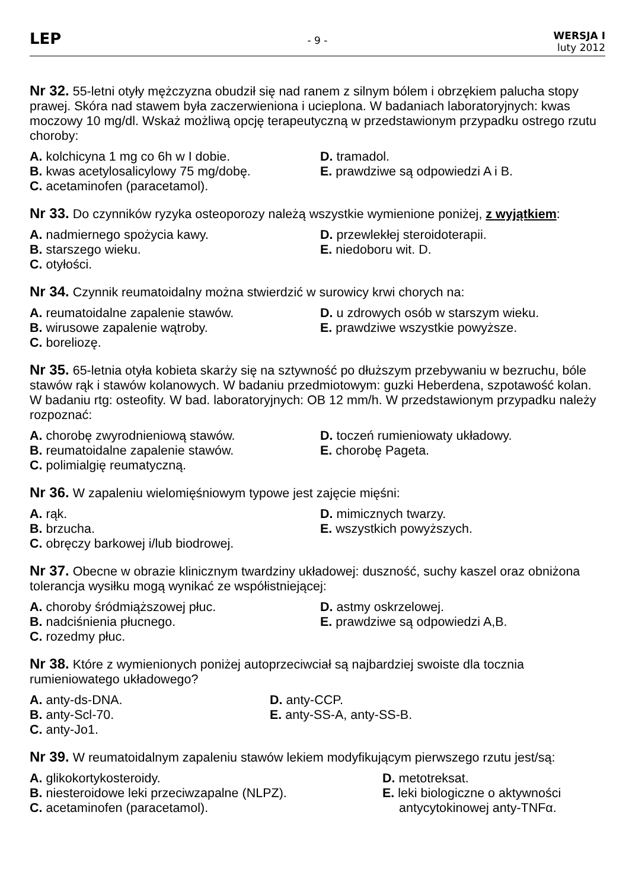LEP
- 9 -
WERSJA I
luty 2012
Nr 32. 55-letni otyły mężczyzna obudził się nad ranem z silnym bólem i obrzękiem palucha stopy prawej. Skóra nad stawem była zaczerwieniona i ucieplona. W badaniach laboratoryjnych: kwas moczowy 10 mg/dl. Wskaż możliwą opcję terapeutyczną w przedstawionym przypadku ostrego rzutu choroby:
A. kolchicyna 1 mg co 6h w I dobie.
D. tramadol.
B. kwas acetylosalicylowy 75 mg/dobę.
E. prawdziwe są odpowiedzi A i B.
C. acetaminofen (paracetamol).
Nr 33. Do czynników ryzyka osteoporozy należą wszystkie wymienione poniżej, z wyjątkiem:
A. nadmiernego spożycia kawy.
D. przewlekłej steroidoterapii.
B. starszego wieku.
E. niedoboru wit. D.
C. otyłości.
Nr 34. Czynnik reumatoidalny można stwierdzić w surowicy krwi chorych na:
A. reumatoidalne zapalenie stawów.
D. u zdrowych osób w starszym wieku.
B. wirusowe zapalenie wątroby.
E. prawdziwe wszystkie powyższe.
C. boreliozę.
Nr 35. 65-letnia otyła kobieta skarży się na sztywność po dłuższym przebywaniu w bezruchu, bóle stawów rąk i stawów kolanowych. W badaniu przedmiotowym: guzki Heberdena, szpotawość kolan. W badaniu rtg: osteofity. W bad. laboratoryjnych: OB 12 mm/h. W przedstawionym przypadku należy rozpoznać:
A. chorobę zwyrodnieniową stawów.
D. toczeń rumieniowaty układowy.
B. reumatoidalne zapalenie stawów.
E. chorobę Pageta.
C. polimialgię reumatyczną.
Nr 36. W zapaleniu wielomięśniowym typowe jest zajęcie mięśni:
A. rąk.
D. mimicznych twarzy.
B. brzucha.
E. wszystkich powyższych.
C. obręczy barkowej i/lub biodrowej.
Nr 37. Obecne w obrazie klinicznym twardziny układowej: duszność, suchy kaszel oraz obniżona tolerancja wysiłku mogą wynikać ze współistniejącej:
A. choroby śródmiąższowej płuc.
D. astmy oskrzelowej.
B. nadciśnienia płucnego.
E. prawdziwe są odpowiedzi A,B.
C. rozedmy płuc.
Nr 38. Które z wymienionych poniżej autoprzeciwciał są najbardziej swoiste dla tocznia rumieniowatego układowego?
A. anty-ds-DNA.
D. anty-CCP.
B. anty-Scl-70.
E. anty-SS-A, anty-SS-B.
C. anty-Jo1.
Nr 39. W reumatoidalnym zapaleniu stawów lekiem modyfikującym pierwszego rzutu jest/są:
A. glikokortykosteroidy.
D. metotreksat.
B. niesteroidowe leki przeciwzapalne (NLPZ).
E. leki biologiczne o aktywności
C. acetaminofen (paracetamol).
antycytokinowej anty-TNFα.